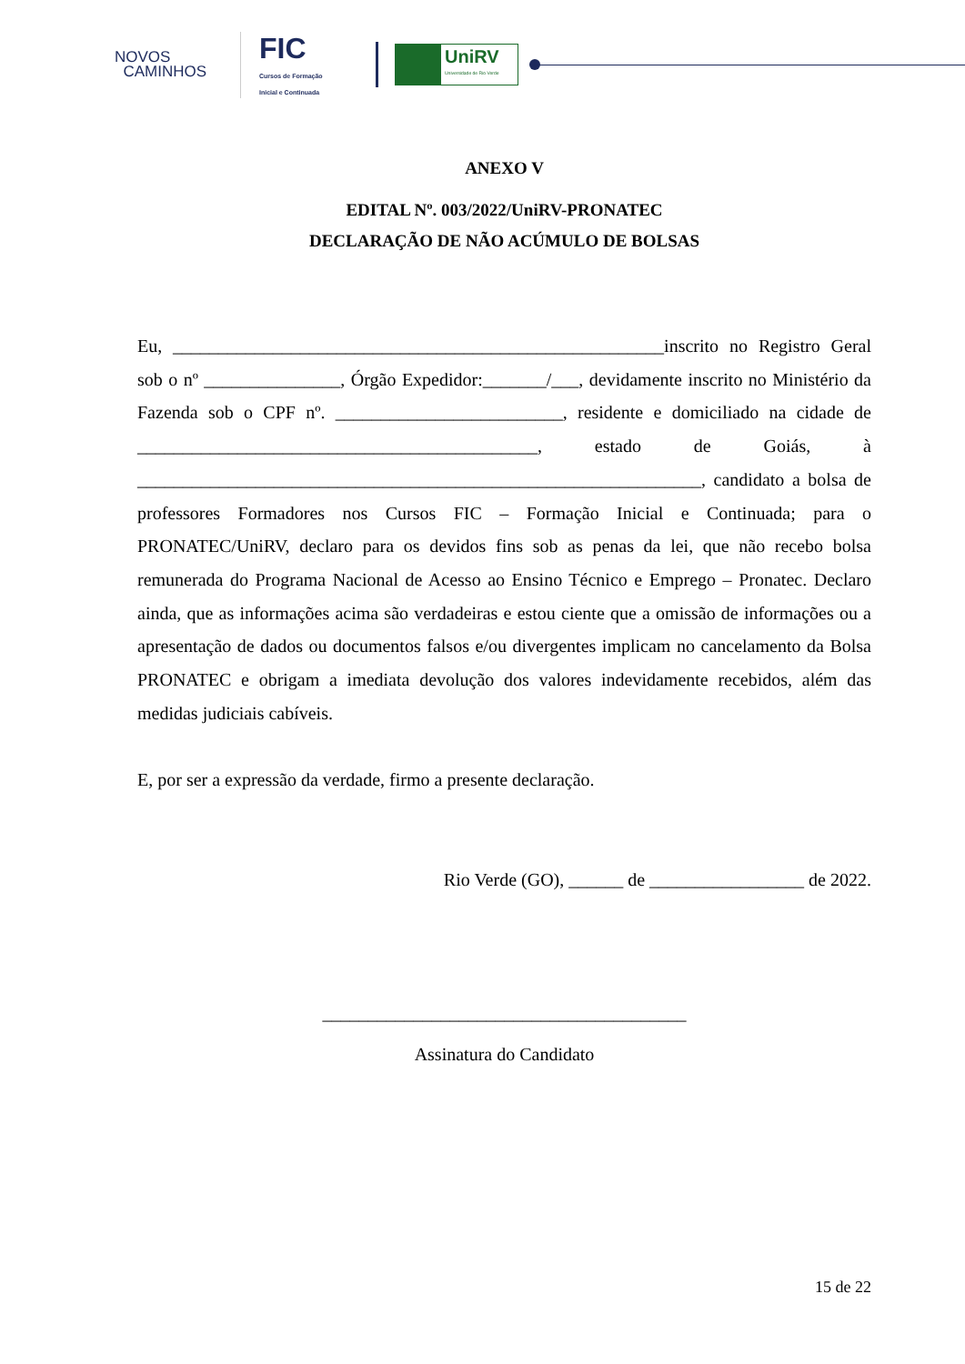NOVOS
CAMINHOS
FIC
Cursos de Formação
Inicial e Continuada
UniRV
Universidade de Rio Verde
ANEXO V
EDITAL Nº. 003/2022/UniRV-PRONATEC
DECLARAÇÃO DE NÃO ACÚMULO DE BOLSAS
Eu, ______________________________________________________inscrito no Registro Geral sob o nº _______________, Órgão Expedidor:_______/___, devidamente inscrito no Ministério da Fazenda sob o CPF nº. _________________________, residente e domiciliado na cidade de ____________________________________________, estado de Goiás, à ______________________________________________________________, candidato a bolsa de professores Formadores nos Cursos FIC – Formação Inicial e Continuada; para o PRONATEC/UniRV, declaro para os devidos fins sob as penas da lei, que não recebo bolsa remunerada do Programa Nacional de Acesso ao Ensino Técnico e Emprego – Pronatec. Declaro ainda, que as informações acima são verdadeiras e estou ciente que a omissão de informações ou a apresentação de dados ou documentos falsos e/ou divergentes implicam no cancelamento da Bolsa PRONATEC e obrigam a imediata devolução dos valores indevidamente recebidos, além das medidas judiciais cabíveis.
E, por ser a expressão da verdade, firmo a presente declaração.
Rio Verde (GO), ______ de _________________ de 2022.
________________________________________
Assinatura do Candidato
15 de 22